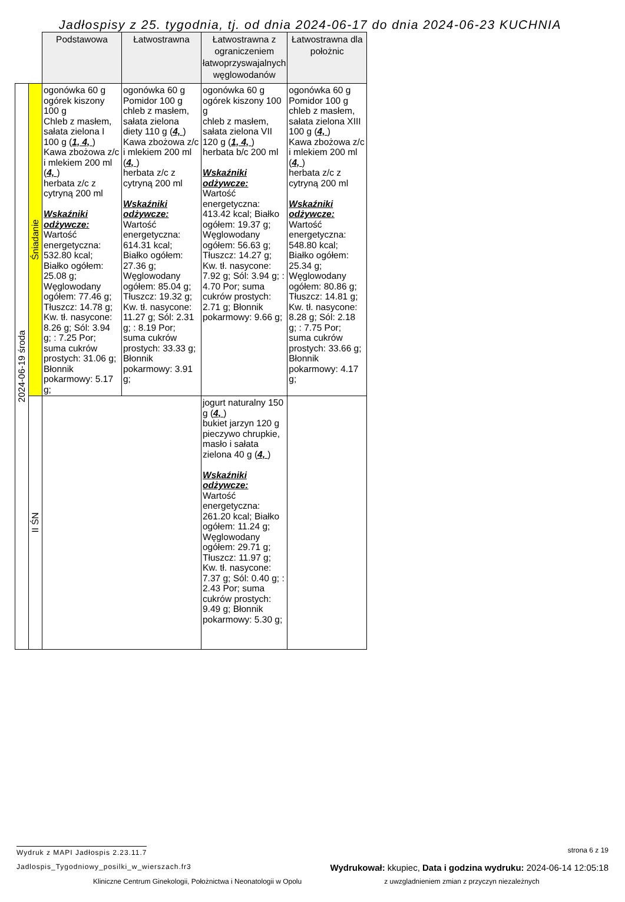Jadłospisy z 25. tygodnia, tj. od dnia 2024-06-17 do dnia 2024-06-23 KUCHNIA
| | | Podstawowa | Łatwostrawna | Łatwostrawna z ograniczeniem łatwoprzyswajalnych węglowodanów | Łatwostrawna dla położnic |
| 2024-06-19 środa | Śniadanie | ogonówka 60 g ogórek kiszony 100 g Chleb z masłem, sałata zielona I 100 g ( 1, 4, ) Kawa zbożowa z/c i mlekiem 200 ml ( 4, ) herbata z/c z cytryną 200 ml Wskaźniki odżywcze: Wartość energetyczna: 532.80 kcal; Białko ogółem: 25.08 g; Węglowodany ogółem: 77.46 g; Tłuszcz: 14.78 g; Kw. tł. nasycone: 8.26 g; Sól: 3.94 g; : 7.25 Por; suma cukrów prostych: 31.06 g; Błonnik pokarmowy: 5.17 g; | ogonówka 60 g Pomidor 100 g chleb z masłem, sałata zielona diety 110 g ( 4, ) Kawa zbożowa z/c i mlekiem 200 ml ( 4, ) herbata z/c z cytryną 200 ml Wskaźniki odżywcze: Wartość energetyczna: 614.31 kcal; Białko ogółem: 27.36 g; Węglowodany ogółem: 85.04 g; Tłuszcz: 19.32 g; Kw. tł. nasycone: 11.27 g; Sól: 2.31 g; : 8.19 Por; suma cukrów prostych: 33.33 g; Błonnik pokarmowy: 3.91 g; | ogonówka 60 g ogórek kiszony 100 g chleb z masłem, sałata zielona VII 120 g ( 1, 4, ) herbata b/c 200 ml Wskaźniki odżywcze: Wartość energetyczna: 413.42 kcal; Białko ogółem: 19.37 g; Węglowodany ogółem: 56.63 g; Tłuszcz: 14.27 g; Kw. tł. nasycone: 7.92 g; Sól: 3.94 g; : 4.70 Por; suma cukrów prostych: 2.71 g; Błonnik pokarmowy: 9.66 g; | ogonówka 60 g Pomidor 100 g chleb z masłem, sałata zielona XIII 100 g ( 4, ) Kawa zbożowa z/c i mlekiem 200 ml ( 4, ) herbata z/c z cytryną 200 ml Wskaźniki odżywcze: Wartość energetyczna: 548.80 kcal; Białko ogółem: 25.34 g; Węglowodany ogółem: 80.86 g; Tłuszcz: 14.81 g; Kw. tł. nasycone: 8.28 g; Sól: 2.18 g; : 7.75 Por; suma cukrów prostych: 33.66 g; Błonnik pokarmowy: 4.17 g; |
| | II ŚN | | | jogurt naturalny 150 g ( 4, ) bukiet jarzyn 120 g pieczywo chrupkie, masło i sałata zielona 40 g ( 4, ) Wskaźniki odżywcze: Wartość energetyczna: 261.20 kcal; Białko ogółem: 11.24 g; Węglowodany ogółem: 29.71 g; Tłuszcz: 11.97 g; Kw. tł. nasycone: 7.37 g; Sól: 0.40 g; : 2.43 Por; suma cukrów prostych: 9.49 g; Błonnik pokarmowy: 5.30 g; | |
Wydruk z MAPI Jadłospis 2.23.11.7 strona 6 z 19
Jadlospis_Tygodniowy_posilki_w_wierszach.fr3 Wydrukował: kkupiec, Data i godzina wydruku: 2024-06-14 12:05:18
Kliniczne Centrum Ginekologii, Położnictwa i Neonatologii w Opolu z uwzgladnieniem zmian z przyczyn niezależnych